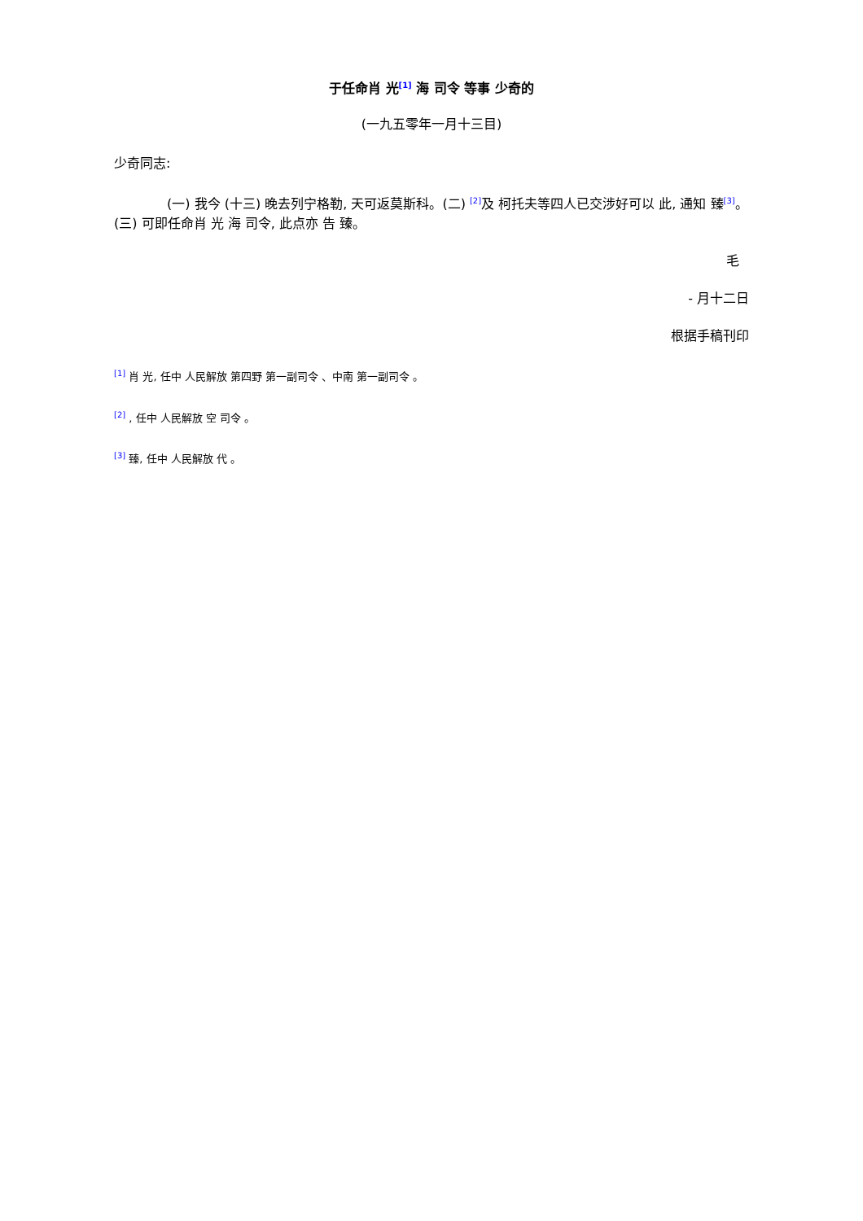于任命肖 光<sup>[1]</sup> 海 司令 等事 少奇的
(一九五零年一月十三目)
少奇同志:
(一) 我今 (十三) 晚去列宁格勒, 天可返莫斯科。(二) <sup>[2]</sup>及 柯托夫等四人已交涉好可以 此, 通知 臻<sup>[3]</sup>。(三) 可即任命肖 光 海 司令, 此点亦 告 臻。
毛
- 月十二日
根据手稿刊印
<sup>[1]</sup> 肖 光, 任中 人民解放 第四野 第一副司令 、中南 第一副司令 。
<sup>[2]</sup> , 任中 人民解放 空 司令 。
<sup>[3]</sup> 臻, 任中 人民解放 代 。